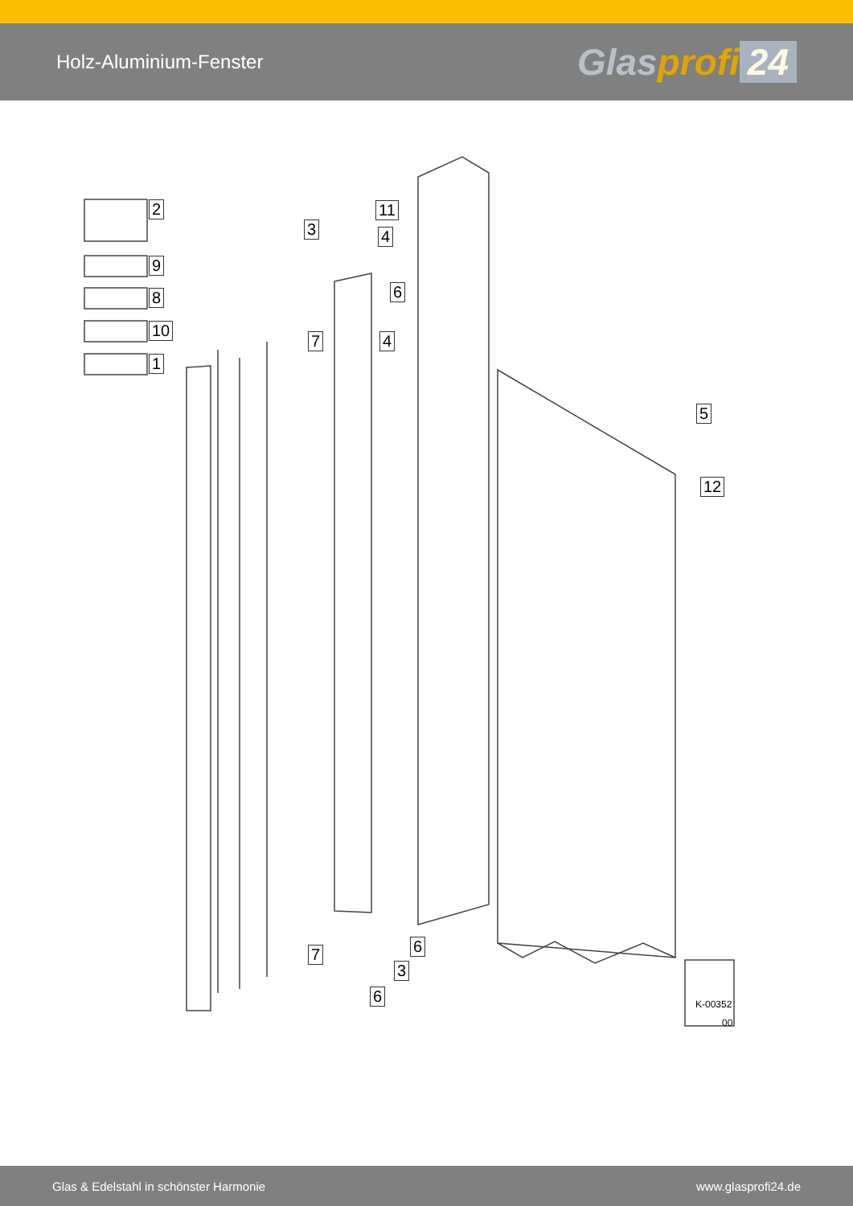Holz-Aluminium-Fenster
Glasprofi 24
2
9
8
10
1
3
11
4
6
7 4
5
12
7 6
3
6 K-00352
00
Glas & Edelstahl in schönster Harmonie
www.glasprofi24.de